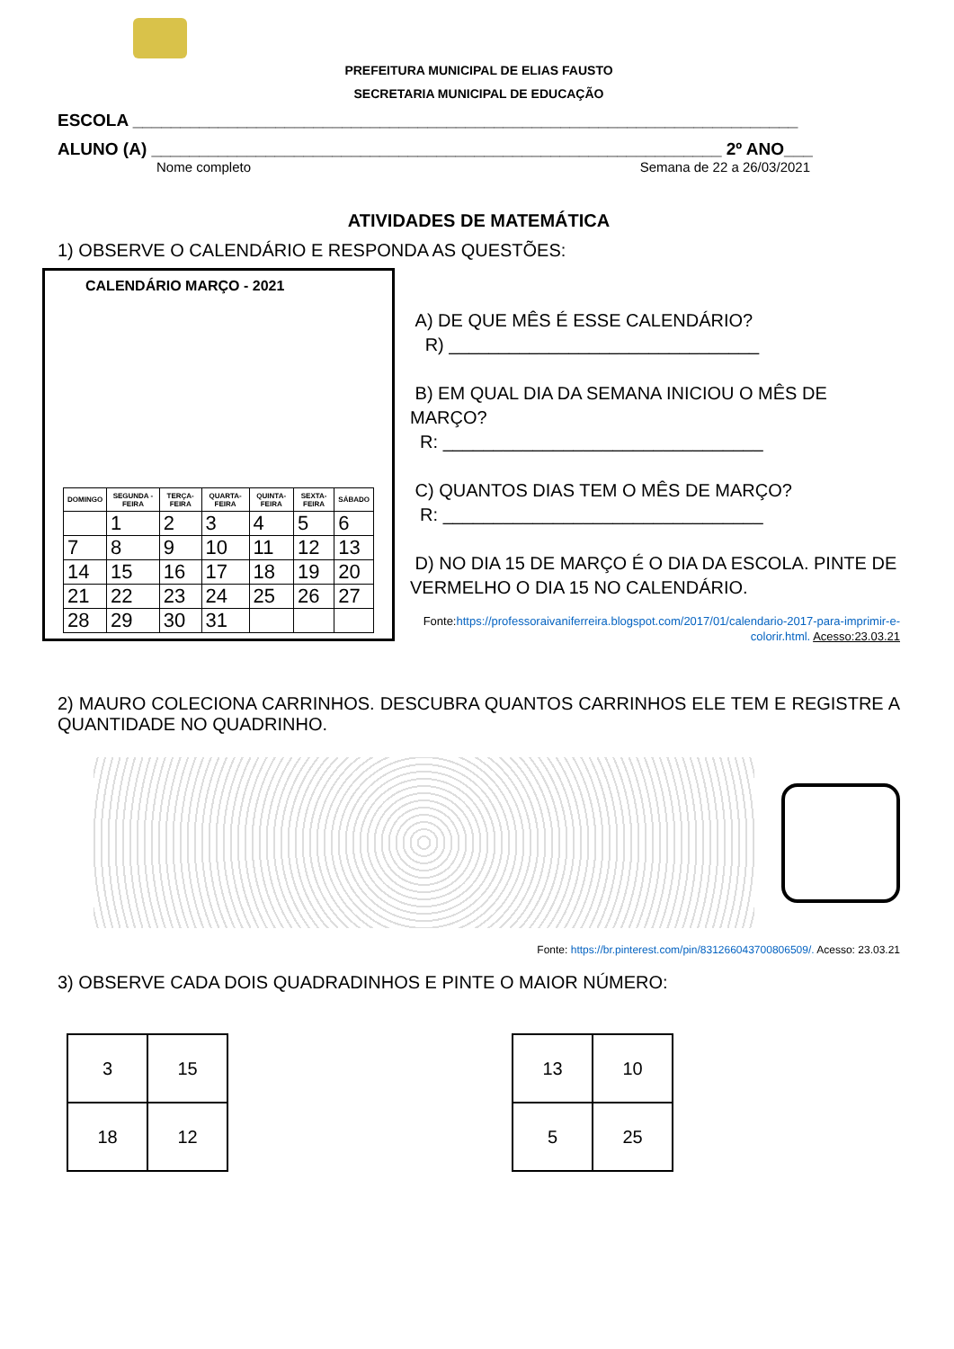PREFEITURA MUNICIPAL DE ELIAS FAUSTO
SECRETARIA MUNICIPAL DE EDUCAÇÃO
ESCOLA ______________________________________________________________________
ALUNO (A) ____________________________________________________________ 2º ANO___
Nome completo Semana de 22 a 26/03/2021
ATIVIDADES DE MATEMÁTICA
1) OBSERVE O CALENDÁRIO E RESPONDA AS QUESTÕES:
CALENDÁRIO MARÇO - 2021
| DOMINGO | SEGUNDA - FEIRA | TERÇA-FEIRA | QUARTA-FEIRA | QUINTA-FEIRA | SEXTA-FEIRA | SÁBADO |
| --- | --- | --- | --- | --- | --- | --- |
| | 1 | 2 | 3 | 4 | 5 | 6 |
| 7 | 8 | 9 | 10 | 11 | 12 | 13 |
| 14 | 15 | 16 | 17 | 18 | 19 | 20 |
| 21 | 22 | 23 | 24 | 25 | 26 | 27 |
| 28 | 29 | 30 | 31 | | | |
A) DE QUE MÊS É ESSE CALENDÁRIO?
R) _______________________________
B) EM QUAL DIA DA SEMANA INICIOU O MÊS DE MARÇO?
R: ________________________________
C) QUANTOS DIAS TEM O MÊS DE MARÇO?
R: ________________________________
D) NO DIA 15 DE MARÇO É O DIA DA ESCOLA. PINTE DE VERMELHO O DIA 15 NO CALENDÁRIO.
Fonte:https://professoraivaniferreira.blogspot.com/2017/01/calendario-2017-para-imprimir-e-colorir.html. Acesso:23.03.21
2) MAURO COLECIONA CARRINHOS. DESCUBRA QUANTOS CARRINHOS ELE TEM E REGISTRE A QUANTIDADE NO QUADRINHO.
Fonte: https://br.pinterest.com/pin/831266043700806509/. Acesso: 23.03.21
3) OBSERVE CADA DOIS QUADRADINHOS E PINTE O MAIOR NÚMERO:
| 3 | 15 |
| 18 | 12 |
| 13 | 10 |
| 5 | 25 |